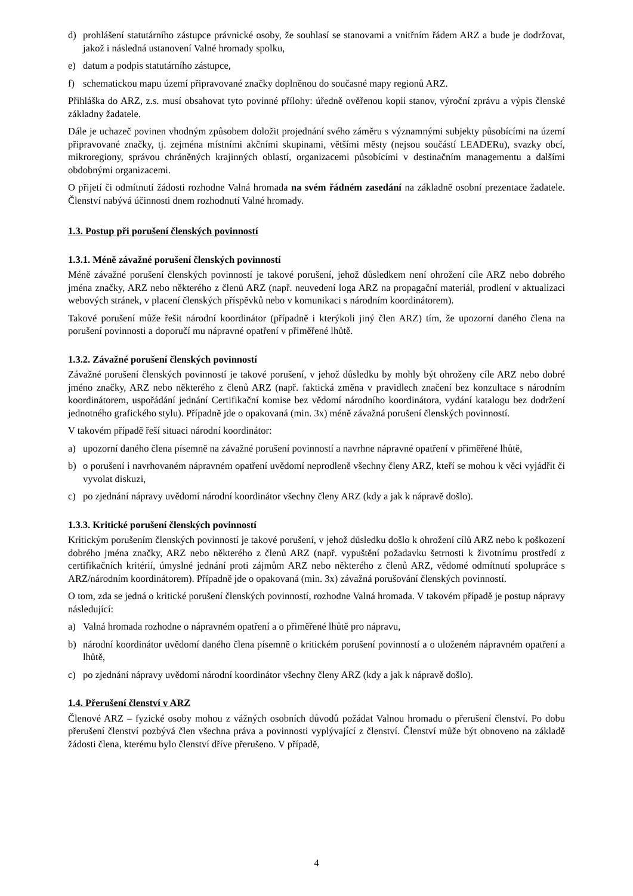d) prohlášení statutárního zástupce právnické osoby, že souhlasí se stanovami a vnitřním řádem ARZ a bude je dodržovat, jakož i následná ustanovení Valné hromady spolku,
e) datum a podpis statutárního zástupce,
f) schematickou mapu území připravované značky doplněnou do současné mapy regionů ARZ.
Přihláška do ARZ, z.s. musí obsahovat tyto povinné přílohy: úředně ověřenou kopii stanov, výroční zprávu a výpis členské základny žadatele.
Dále je uchazeč povinen vhodným způsobem doložit projednání svého záměru s významnými subjekty působícími na území připravované značky, tj. zejména místními akčními skupinami, většími městy (nejsou součástí LEADERu), svazky obcí, mikroregiony, správou chráněných krajinných oblastí, organizacemi působícími v destinačním managementu a dalšími obdobnými organizacemi.
O přijetí či odmítnutí žádosti rozhodne Valná hromada na svém řádném zasedání na základně osobní prezentace žadatele. Členství nabývá účinnosti dnem rozhodnutí Valné hromady.
1.3. Postup při porušení členských povinností
1.3.1. Méně závažné porušení členských povinností
Méně závažné porušení členských povinností je takové porušení, jehož důsledkem není ohrožení cíle ARZ nebo dobrého jména značky, ARZ nebo některého z členů ARZ (např. neuvedení loga ARZ na propagační materiál, prodlení v aktualizaci webových stránek, v placení členských příspěvků nebo v komunikaci s národním koordinátorem).
Takové porušení může řešit národní koordinátor (případně i kterýkoli jiný člen ARZ) tím, že upozorní daného člena na porušení povinnosti a doporučí mu nápravné opatření v přiměřené lhůtě.
1.3.2. Závažné porušení členských povinností
Závažné porušení členských povinností je takové porušení, v jehož důsledku by mohly být ohroženy cíle ARZ nebo dobré jméno značky, ARZ nebo některého z členů ARZ (např. faktická změna v pravidlech značení bez konzultace s národním koordinátorem, uspořádání jednání Certifikační komise bez vědomí národního koordinátora, vydání katalogu bez dodržení jednotného grafického stylu). Případně jde o opakovaná (min. 3x) méně závažná porušení členských povinností.
V takovém případě řeší situaci národní koordinátor:
a) upozorní daného člena písemně na závažné porušení povinností a navrhne nápravné opatření v přiměřené lhůtě,
b) o porušení i navrhovaném nápravném opatření uvědomí neprodleně všechny členy ARZ, kteří se mohou k věci vyjádřit či vyvolat diskuzi,
c) po zjednání nápravy uvědomí národní koordinátor všechny členy ARZ (kdy a jak k nápravě došlo).
1.3.3. Kritické porušení členských povinností
Kritickým porušením členských povinností je takové porušení, v jehož důsledku došlo k ohrožení cílů ARZ nebo k poškození dobrého jména značky, ARZ nebo některého z členů ARZ (např. vypuštění požadavku šetrnosti k životnímu prostředí z certifikačních kritérií, úmyslné jednání proti zájmům ARZ nebo některého z členů ARZ, vědomé odmítnutí spolupráce s ARZ/národním koordinátorem). Případně jde o opakovaná (min. 3x) závažná porušování členských povinností.
O tom, zda se jedná o kritické porušení členských povinností, rozhodne Valná hromada. V takovém případě je postup nápravy následující:
a) Valná hromada rozhodne o nápravném opatření a o přiměřené lhůtě pro nápravu,
b) národní koordinátor uvědomí daného člena písemně o kritickém porušení povinností a o uloženém nápravném opatření a lhůtě,
c) po zjednání nápravy uvědomí národní koordinátor všechny členy ARZ (kdy a jak k nápravě došlo).
1.4. Přerušení členství v ARZ
Členové ARZ – fyzické osoby mohou z vážných osobních důvodů požádat Valnou hromadu o přerušení členství. Po dobu přerušení členství pozbývá člen všechna práva a povinnosti vyplývající z členství. Členství může být obnoveno na základě žádosti člena, kterému bylo členství dříve přerušeno. V případě,
4